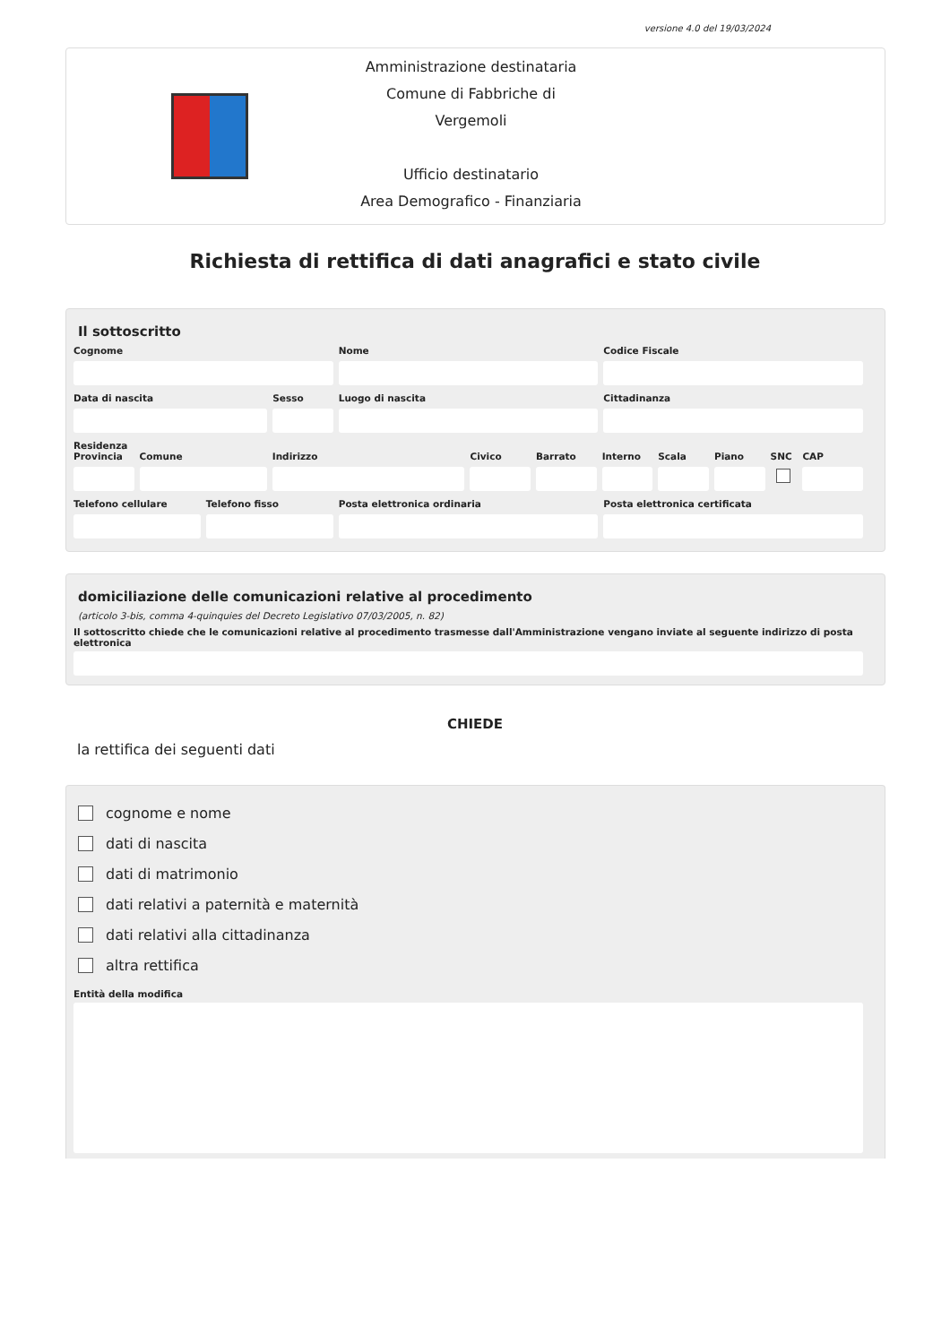versione 4.0 del 19/03/2024
Amministrazione destinataria
Comune di Fabbriche di Vergemoli
Ufficio destinatario
Area Demografico - Finanziaria
Richiesta di rettifica di dati anagrafici e stato civile
Il sottoscritto
Cognome Nome Codice Fiscale
Data di nascita Sesso Luogo di nascita Cittadinanza
Residenza
Provincia Comune Indirizzo Civico Barrato Interno Scala Piano SNC CAP
Telefono cellulare Telefono fisso Posta elettronica ordinaria Posta elettronica certificata
domiciliazione delle comunicazioni relative al procedimento
(articolo 3-bis, comma 4-quinquies del Decreto Legislativo 07/03/2005, n. 82)
Il sottoscritto chiede che le comunicazioni relative al procedimento trasmesse dall'Amministrazione vengano inviate al seguente indirizzo di posta elettronica
CHIEDE
la rettifica dei seguenti dati
cognome e nome
dati di nascita
dati di matrimonio
dati relativi a paternità e maternità
dati relativi alla cittadinanza
altra rettifica
Entità della modifica